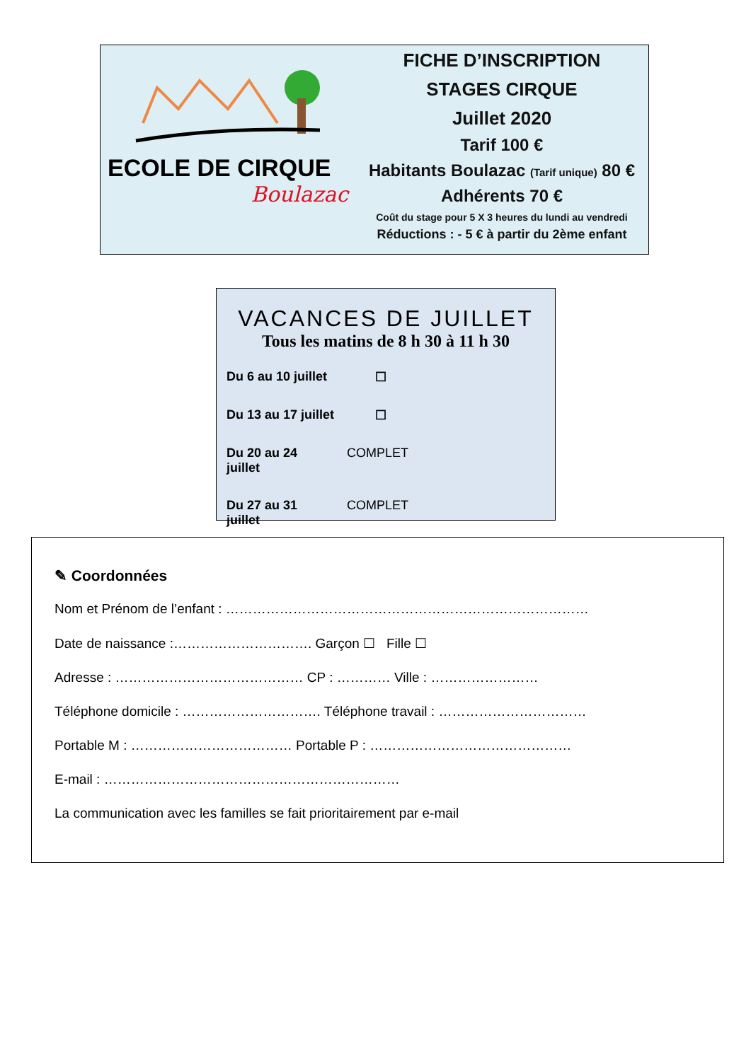ECOLE DE CIRQUE
Boulazac
FICHE D’INSCRIPTION
STAGES CIRQUE
Juillet 2020
Tarif 100 €
Habitants Boulazac (Tarif unique) 80 €
Adhérents 70 €
Coût du stage pour 5 X 3 heures du lundi au vendredi
Réductions : - 5 € à partir du 2ème enfant
VACANCES DE JUILLET
Tous les matins de 8 h 30 à 11 h 30
Du 6 au 10 juillet ☐
Du 13 au 17 juillet ☐
Du 20 au 24 juillet COMPLET
Du 27 au 31 juillet COMPLET
✎ Coordonnées
Nom et Prénom de l’enfant : ………………………………………………………………………
Date de naissance :…………………………. Garçon ☐ Fille ☐
Adresse : …………………………………… CP : ………… Ville : ……………………
Téléphone domicile : …………………………. Téléphone travail : ……………………………
Portable M : ……………………………… Portable P : ………………………………………
E-mail : …………………………………………………………
La communication avec les familles se fait prioritairement par e-mail